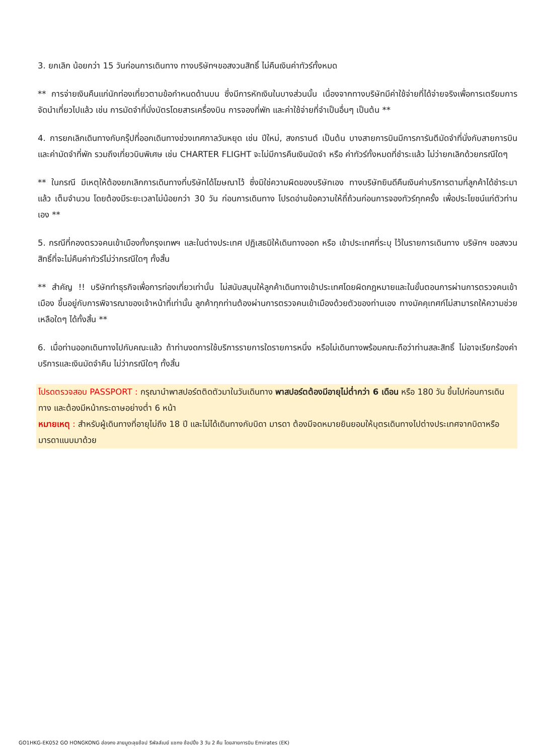3. ยกเลิก น้อยกว่า 15 วันก่อนการเดินทาง ทางบริษัทฯขอสงวนสิทธิ์ ไม่คืนเงินค่าทัวร์ทั้งหมด
** การจ่ายเงินคืนแก่นักท่องเที่ยวตามข้อกำหนดด้านบน ซึ่งมีการหักเงินในบางส่วนนั้น เนื่องจากทางบริษัทมีค่าใช้จ่ายที่ได้จ่ายจริงเพื่อการเตรียมการจัดนำเที่ยวไปแล้ว เช่น การมัดจำที่นั่งบัตรโดยสารเครื่องบิน การจองที่พัก และค่าใช้จ่ายที่จำเป็นอื่นๆ เป็นต้น **
4. การยกเลิกเดินทางกับกรุ๊ปที่ออกเดินทางช่วงเทศกาลวันหยุด เช่น ปีใหม่, สงกรานต์ เป็นต้น บางสายการบินมีการการันตีมัดจำที่นั่งกับสายการบินและค่ามัดจำที่พัก รวมถึงเที่ยวบินพิเศษ เช่น CHARTER FLIGHT จะไม่มีการคืนเงินมัดจำ หรือ ค่าทัวร์ทั้งหมดที่ชำระแล้ว ไม่ว่ายกเลิกด้วยกรณีใดๆ
** ในกรณี มีเหตุให้ต้องยกเลิกการเดินทางที่บริษัทได้โฆษณาไว้ ซึ่งมิใช่ความผิดของบริษัทเอง ทางบริษัทยินดีคืนเงินค่าบริการตามที่ลูกค้าได้ชำระมาแล้ว เต็มจำนวน โดยต้องมีระยะเวลาไม่น้อยกว่า 30 วัน ก่อนการเดินทาง โปรดอ่านข้อความให้ถี่ถ้วนก่อนการจองทัวร์ทุกครั้ง เพื่อประโยชน์แก่ตัวท่านเอง **
5. กรณีที่กองตรวจคนเข้าเมืองทั้งกรุงเทพฯ และในต่างประเทศ ปฏิเสธมิให้เดินทางออก หรือ เข้าประเทศที่ระบุ ไว้ในรายการเดินทาง บริษัทฯ ขอสงวนสิทธิ์ที่จะไม่คืนค่าทัวร์ไม่ว่ากรณีใดๆ ทั้งสิ้น
** สำคัญ !! บริษัททำธุรกิจเพื่อการท่องเที่ยวเท่านั้น ไม่สนับสนุนให้ลูกค้าเดินทางเข้าประเทศโดยผิดกฎหมายและในขั้นตอนการผ่านการตรวจคนเข้าเมือง ขึ้นอยู่กับการพิจารณาของเจ้าหน้าที่เท่านั้น ลูกค้าทุกท่านต้องผ่านการตรวจคนเข้าเมืองด้วยตัวของท่านเอง ทางมัคคุเทศก์ไม่สามารถให้ความช่วยเหลือใดๆ ได้ทั้งสิ้น **
6. เมื่อท่านออกเดินทางไปกับคณะแล้ว ถ้าท่านงดการใช้บริการรายการใดรายการหนึ่ง หรือไม่เดินทางพร้อมคณะถือว่าท่านสละสิทธิ์ ไม่อาจเรียกร้องค่าบริการและเงินมัดจำคืน ไม่ว่ากรณีใดๆ ทั้งสิ้น
โปรดตรวจสอบ PASSPORT : กรุณานำพาสปอร์ตติดตัวมาในวันเดินทาง พาสปอร์ตต้องมีอายุไม่ต่ำกว่า 6 เดือน หรือ 180 วัน ขึ้นไปก่อนการเดินทาง และต้องมีหน้ากระดาษอย่างต่ำ 6 หน้า
หมายเหตุ : สำหรับผู้เดินทางที่อายุไม่ถึง 18 ปี และไม่ได้เดินทางกับบิดา มารดา ต้องมีจดหมายยินยอมให้บุตรเดินทางไปต่างประเทศจากบิดาหรือมารดาแนบมาด้วย
GO1HKG-EK052 GO HONGKONG ฮ่องกง สายมูตะลุยช้อป รีพัลส์เบย์ แชกง ช้อปปิ้ง 3 วัน 2 คืน โดยสายการบิน Emirates (EK)